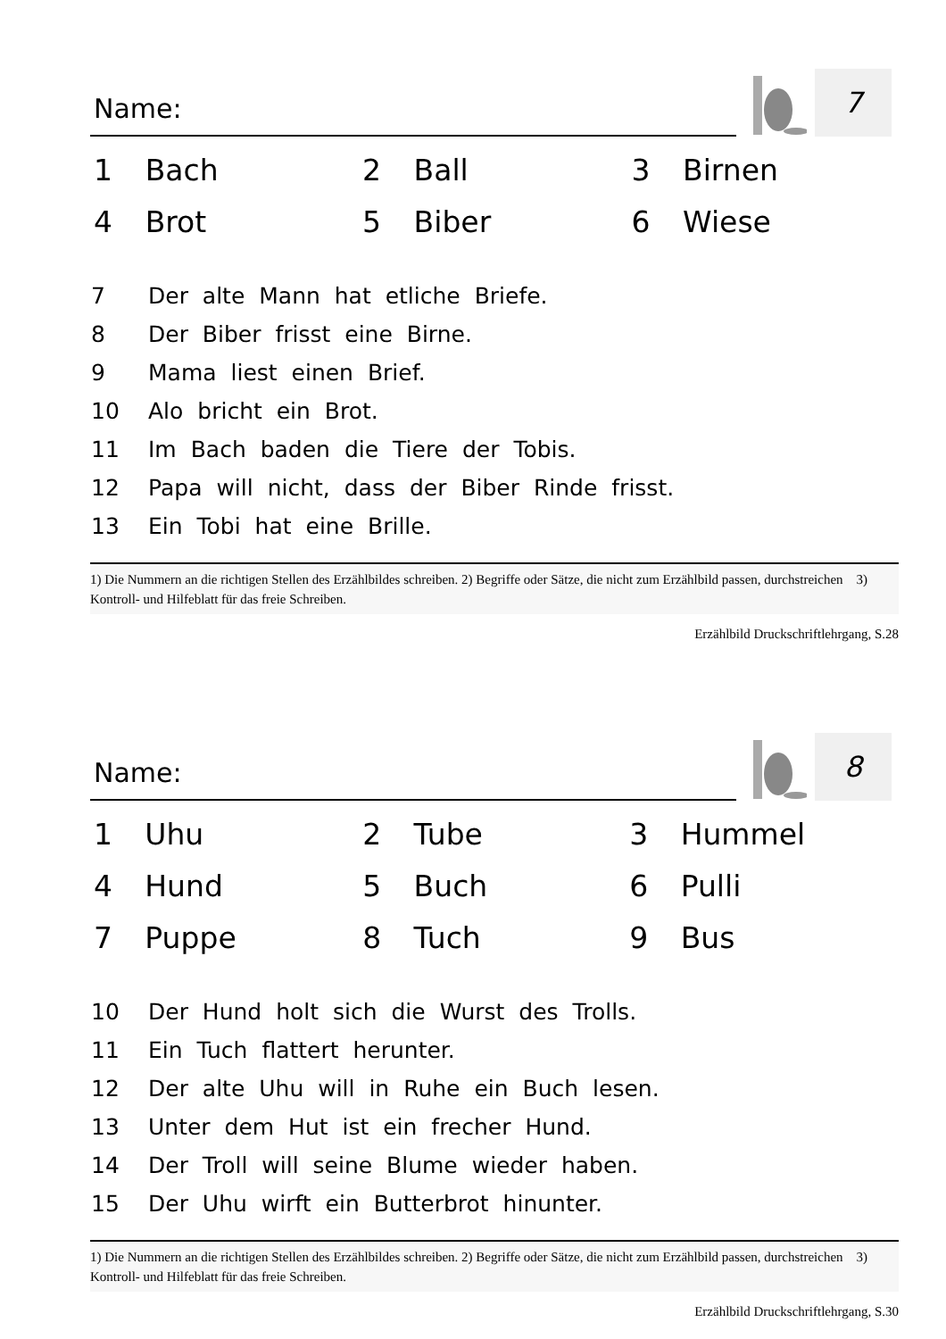Name:
7
| 1 | Bach | 2 | Ball | 3 | Birnen |
| 4 | Brot | 5 | Biber | 6 | Wiese |
7 Der alte Mann hat etliche Briefe.
8 Der Biber frisst eine Birne.
9 Mama liest einen Brief.
10 Alo bricht ein Brot.
11 Im Bach baden die Tiere der Tobis.
12 Papa will nicht, dass der Biber Rinde frisst.
13 Ein Tobi hat eine Brille.
1) Die Nummern an die richtigen Stellen des Erzählbildes schreiben. 2) Begriffe oder Sätze, die nicht zum Erzählbild passen, durchstreichen 3) Kontroll- und Hilfeblatt für das freie Schreiben.
Erzählbild Druckschriftlehrgang, S.28
Name:
8
| 1 | Uhu | 2 | Tube | 3 | Hummel |
| 4 | Hund | 5 | Buch | 6 | Pulli |
| 7 | Puppe | 8 | Tuch | 9 | Bus |
10 Der Hund holt sich die Wurst des Trolls.
11 Ein Tuch flattert herunter.
12 Der alte Uhu will in Ruhe ein Buch lesen.
13 Unter dem Hut ist ein frecher Hund.
14 Der Troll will seine Blume wieder haben.
15 Der Uhu wirft ein Butterbrot hinunter.
1) Die Nummern an die richtigen Stellen des Erzählbildes schreiben. 2) Begriffe oder Sätze, die nicht zum Erzählbild passen, durchstreichen 3) Kontroll- und Hilfeblatt für das freie Schreiben.
Erzählbild Druckschriftlehrgang, S.30